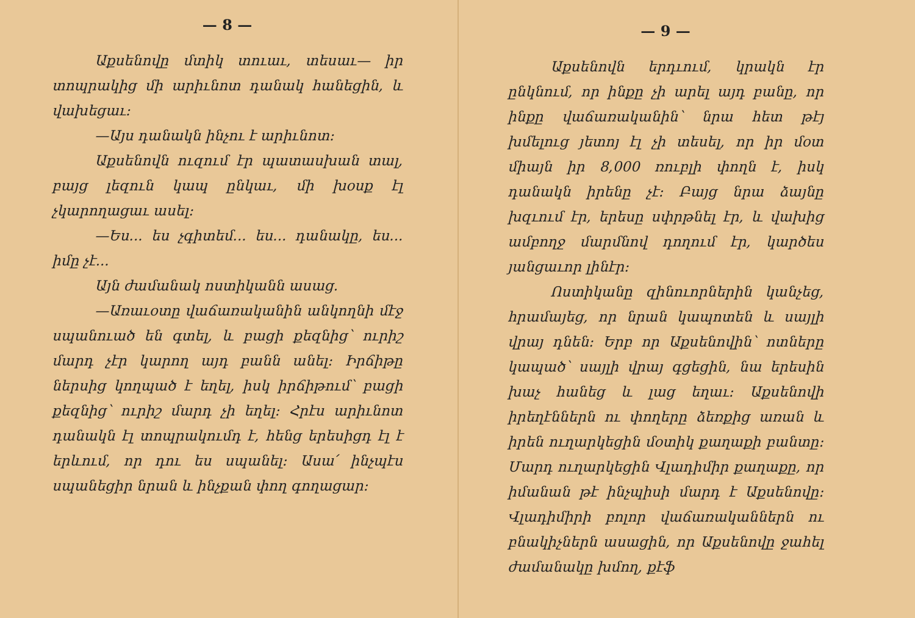— 8 —
Աքսենովը մտիկ տուաւ, տեսաւ— իր տոպրակից մի արիւնոտ դանակ հանեցին, և վախեցաւ։
—Այս դանակն ինչու է արիւնոտ։
Աքսենովն ուզում էր պատասխան տալ, բայց լեզուն կապ ընկաւ, մի խօսք էլ չկարողացաւ ասել։
—Ես... ես չգիտեմ... ես... դանակը, ես... իմը չէ...
Այն ժամանակ ոստիկանն ասաց.
—Առաւօտը վաճառականին անկողնի մէջ սպանուած են գտել, և բացի քեզնից՝ ուրիշ մարդ չէր կարող այդ բանն անել։ Իրճիթը ներսից կողպած է եղել, իսկ իրճիթում՝ բացի քեզնից՝ ուրիշ մարդ չի եղել։ Հրէս արիւնոտ դանակն էլ տոպրակումդ է, հենց երեսիցդ էլ է երևում, որ դու ես սպանել։ Ասա՛ ինչպէս սպանեցիր նրան և ինչքան փող գողացար։
— 9 —
Աքսենովն երդւում, կրակն էր ընկնում, որ ինքը չի արել այդ բանը, որ ինքը վաճառականին՝ նրա հետ թէյ խմելուց յետոյ էլ չի տեսել, որ իր մօտ միայն իր 8,000 ռուբլի փողն է, իսկ դանակն իրենը չէ։ Բայց նրա ձայնը խզւում էր, երեսը սփրթնել էր, և վախից ամբողջ մարմնով դողում էր, կարծես յանցաւոր լինէր։
Ոստիկանը զինուորներին կանչեց, հրամայեց, որ նրան կապոտեն և սայլի վրայ դնեն։ Երբ որ Աքսենովին՝ ոտները կապած՝ սայլի վրայ գցեցին, նա երեսին խաչ հանեց և լաց եղաւ։ Աքսենովի իրեղէններն ու փողերը ձեռքից առան և իրեն ուղարկեցին մօտիկ քաղաքի բանտը։ Մարդ ուղարկեցին Վլադիմիր քաղաքը, որ իմանան թէ ինչպիսի մարդ է Աքսենովը։ Վլադիմիրի բոլոր վաճառականներն ու բնակիչներն ասացին, որ Աքսենովը ջահել ժամանակը խմող, քէֆ